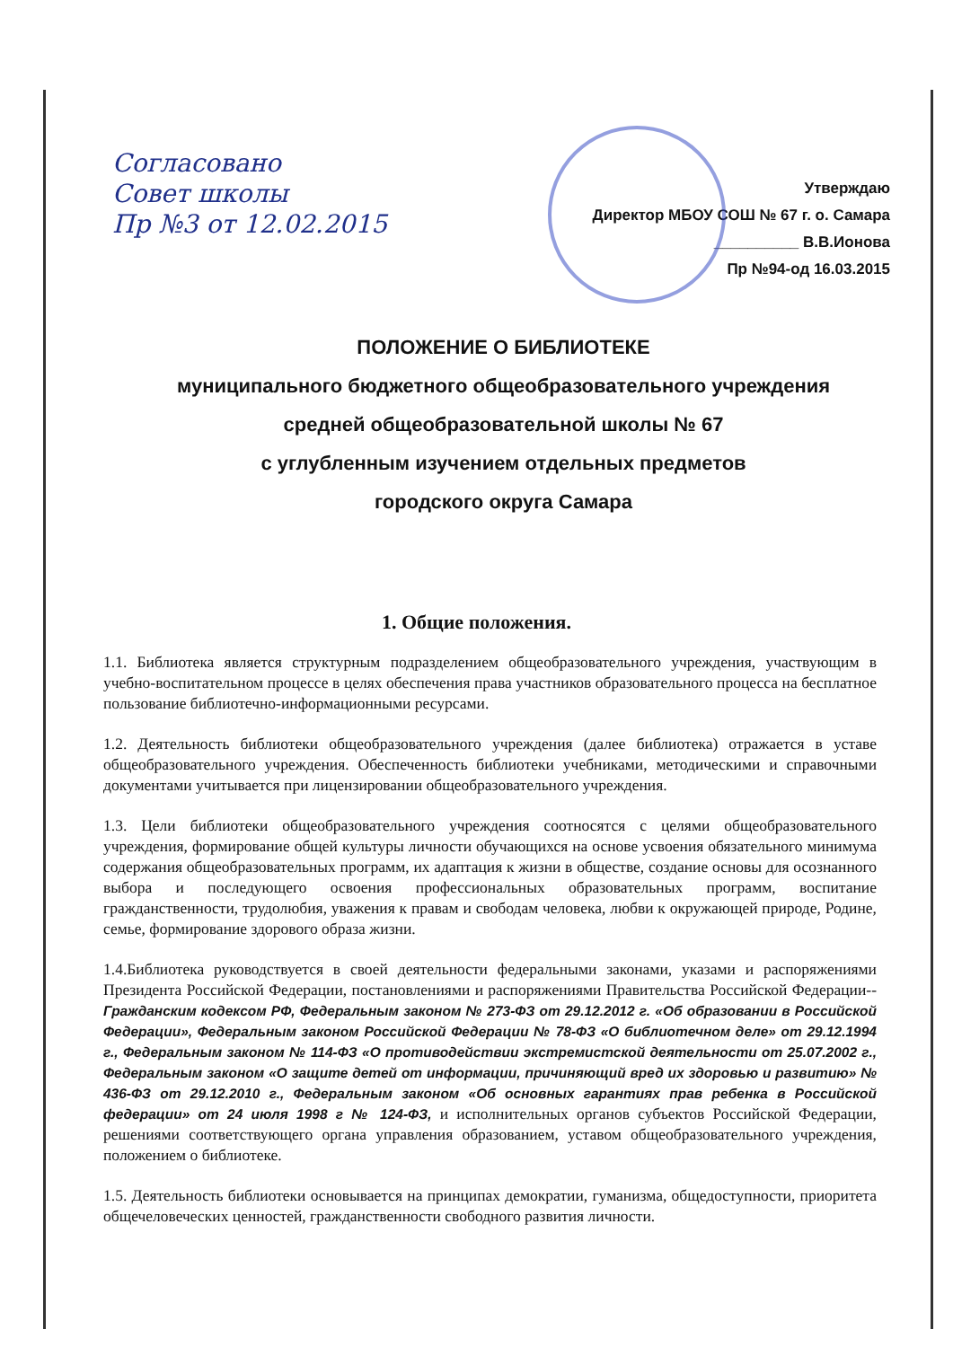Согласовано
Совет школы
Пр №3 от 12.02.2015
Утверждаю
Директор МБОУ СОШ № 67 г. о. Самара
__________ В.В.Ионова
Пр №94-од 16.03.2015
ПОЛОЖЕНИЕ О БИБЛИОТЕКЕ
муниципального бюджетного общеобразовательного учреждения
средней общеобразовательной школы № 67
с углубленным изучением отдельных предметов
городского округа Самара
1. Общие положения.
1.1. Библиотека является структурным подразделением общеобразовательного учреждения, участвующим в учебно-воспитательном процессе в целях обеспечения права участников образовательного процесса на бесплатное пользование библиотечно-информационными ресурсами.
1.2. Деятельность библиотеки общеобразовательного учреждения (далее библиотека) отражается в уставе общеобразовательного учреждения. Обеспеченность библиотеки учебниками, методическими и справочными документами учитывается при лицензировании общеобразовательного учреждения.
1.3. Цели библиотеки общеобразовательного учреждения соотносятся с целями общеобразовательного учреждения, формирование общей культуры личности обучающихся на основе усвоения обязательного минимума содержания общеобразовательных программ, их адаптация к жизни в обществе, создание основы для осознанного выбора и последующего освоения профессиональных образовательных программ, воспитание гражданственности, трудолюбия, уважения к правам и свободам человека, любви к окружающей природе, Родине, семье, формирование здорового образа жизни.
1.4.Библиотека руководствуется в своей деятельности федеральными законами, указами и распоряжениями Президента Российской Федерации, постановлениями и распоряжениями Правительства Российской Федерации-- Гражданским кодексом РФ, Федеральным законом № 273-ФЗ от 29.12.2012 г. «Об образовании в Российской Федерации», Федеральным законом Российской Федерации № 78-ФЗ «О библиотечном деле» от 29.12.1994 г., Федеральным законом № 114-ФЗ «О противодействии экстремистской деятельности от 25.07.2002 г., Федеральным законом «О защите детей от информации, причиняющий вред их здоровью и развитию» № 436-ФЗ от 29.12.2010 г., Федеральным законом «Об основных гарантиях прав ребенка в Российской федерации» от 24 июля 1998 г № 124-ФЗ, и исполнительных органов субъектов Российской Федерации, решениями соответствующего органа управления образованием, уставом общеобразовательного учреждения, положением о библиотеке.
1.5. Деятельность библиотеки основывается на принципах демократии, гуманизма, общедоступности, приоритета общечеловеческих ценностей, гражданственности свободного развития личности.